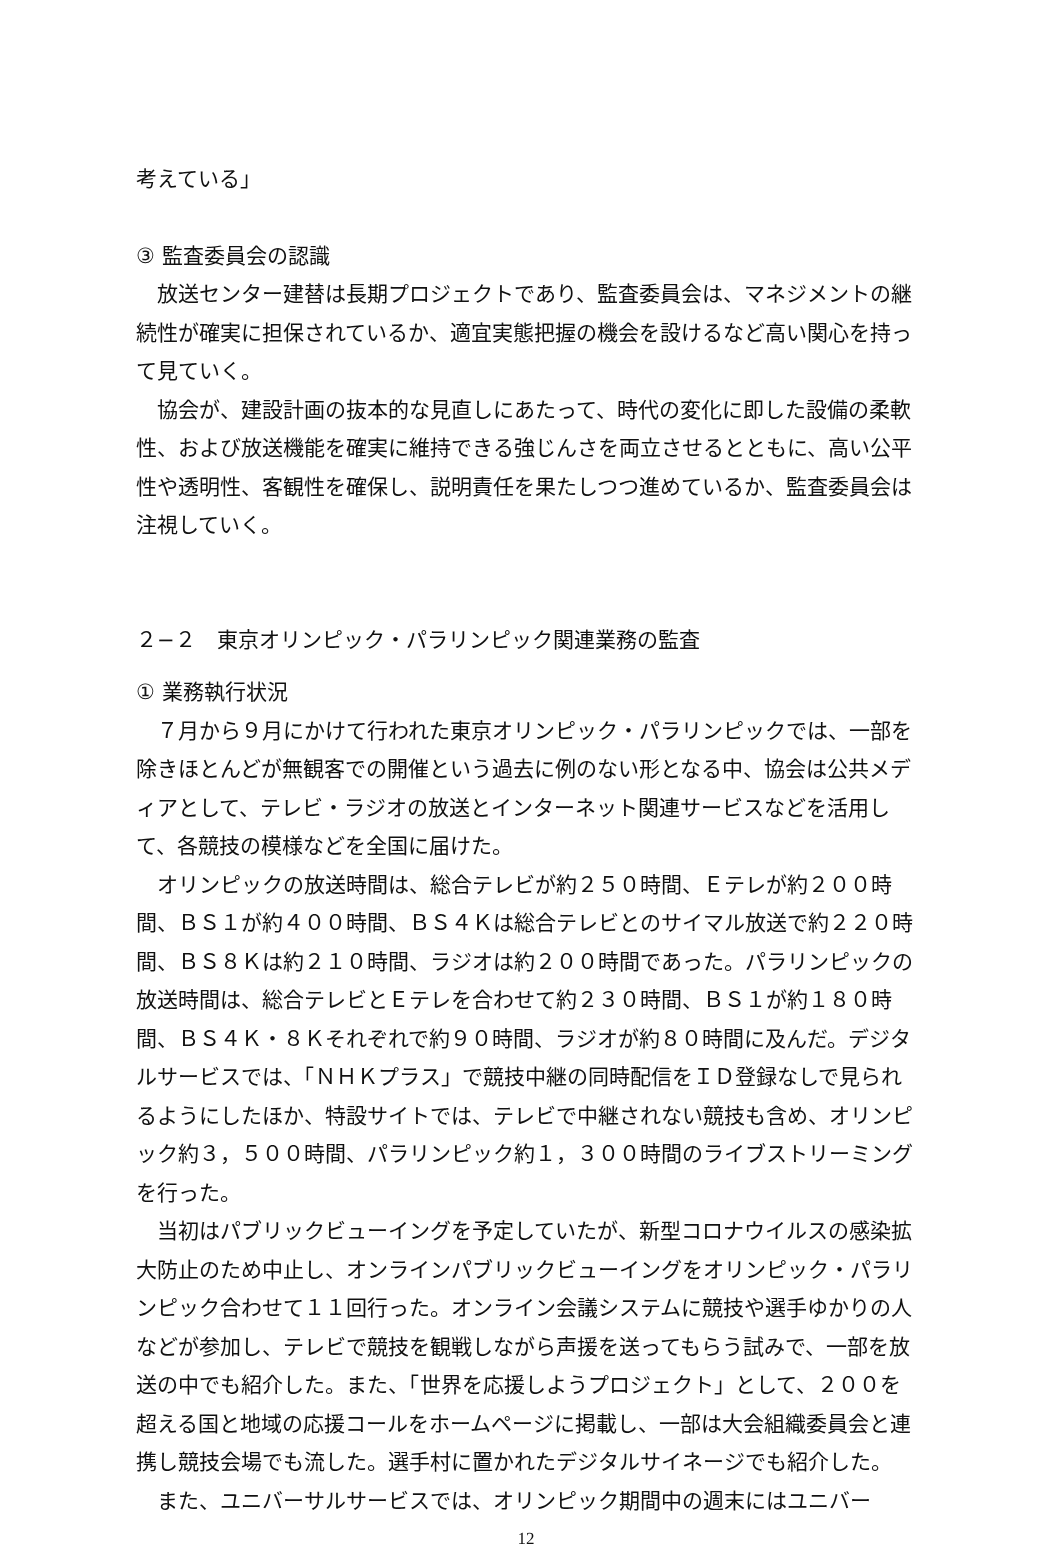考えている」
③ 監査委員会の認識
放送センター建替は長期プロジェクトであり、監査委員会は、マネジメントの継続性が確実に担保されているか、適宜実態把握の機会を設けるなど高い関心を持って見ていく。
協会が、建設計画の抜本的な見直しにあたって、時代の変化に即した設備の柔軟性、および放送機能を確実に維持できる強じんさを両立させるとともに、高い公平性や透明性、客観性を確保し、説明責任を果たしつつ進めているか、監査委員会は注視していく。
２−２　東京オリンピック・パラリンピック関連業務の監査
① 業務執行状況
７月から９月にかけて行われた東京オリンピック・パラリンピックでは、一部を除きほとんどが無観客での開催という過去に例のない形となる中、協会は公共メディアとして、テレビ・ラジオの放送とインターネット関連サービスなどを活用して、各競技の模様などを全国に届けた。
オリンピックの放送時間は、総合テレビが約２５０時間、Ｅテレが約２００時間、ＢＳ１が約４００時間、ＢＳ４Ｋは総合テレビとのサイマル放送で約２２０時間、ＢＳ８Ｋは約２１０時間、ラジオは約２００時間であった。パラリンピックの放送時間は、総合テレビとＥテレを合わせて約２３０時間、ＢＳ１が約１８０時間、ＢＳ４Ｋ・８Ｋそれぞれで約９０時間、ラジオが約８０時間に及んだ。デジタルサービスでは、「ＮＨＫプラス」で競技中継の同時配信をＩＤ登録なしで見られるようにしたほか、特設サイトでは、テレビで中継されない競技も含め、オリンピック約３，５００時間、パラリンピック約１，３００時間のライブストリーミングを行った。
当初はパブリックビューイングを予定していたが、新型コロナウイルスの感染拡大防止のため中止し、オンラインパブリックビューイングをオリンピック・パラリンピック合わせて１１回行った。オンライン会議システムに競技や選手ゆかりの人などが参加し、テレビで競技を観戦しながら声援を送ってもらう試みで、一部を放送の中でも紹介した。また、「世界を応援しようプロジェクト」として、２００を超える国と地域の応援コールをホームページに掲載し、一部は大会組織委員会と連携し競技会場でも流した。選手村に置かれたデジタルサイネージでも紹介した。
また、ユニバーサルサービスでは、オリンピック期間中の週末にはユニバー
12